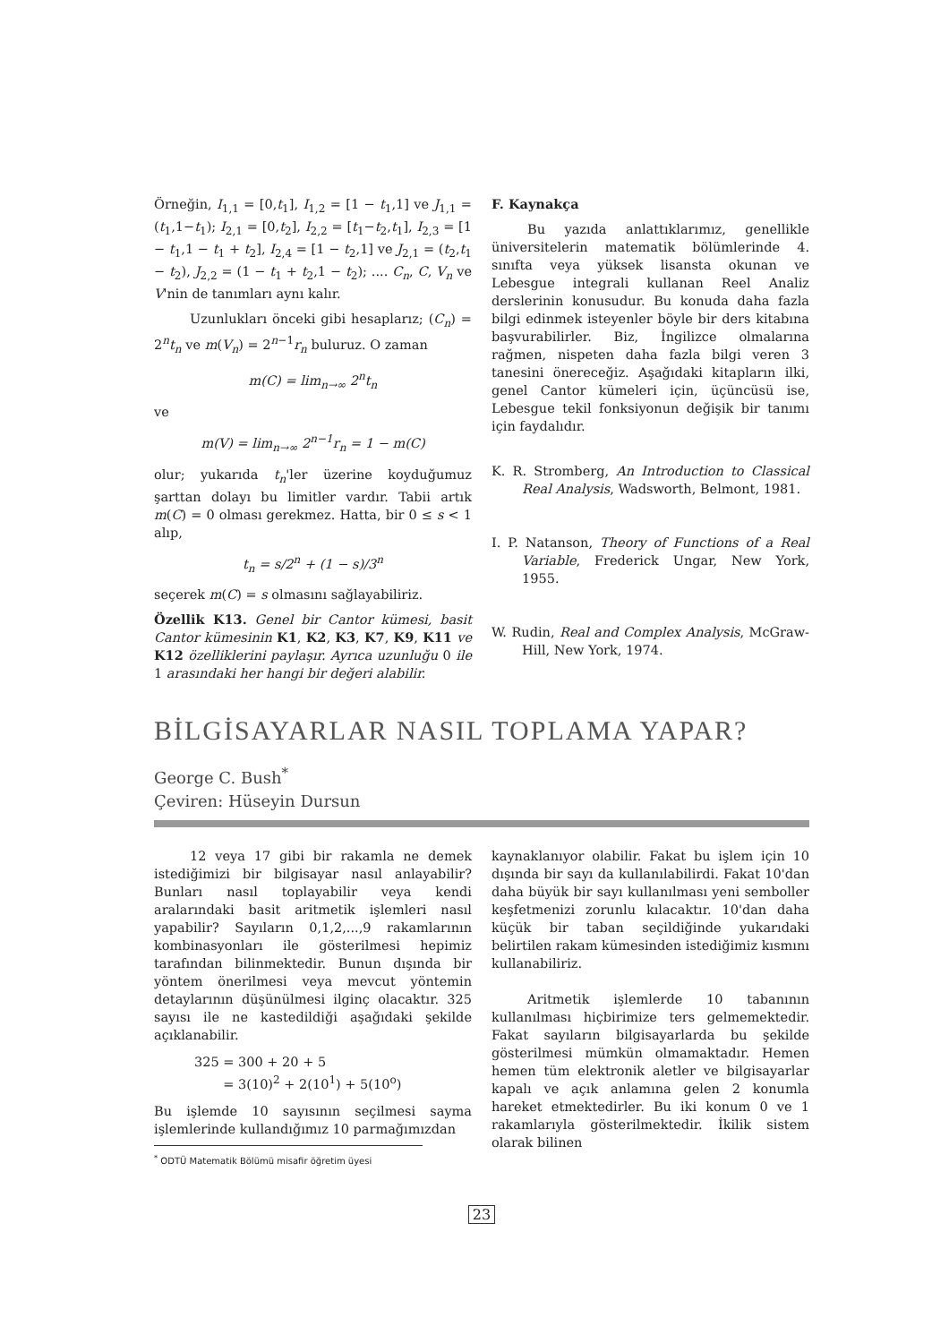Örneğin, I<sub>1,1</sub> = [0,t<sub>1</sub>], I<sub>1,2</sub> = [1 − t<sub>1</sub>,1] ve J<sub>1,1</sub> = (t<sub>1</sub>,1−t<sub>1</sub>); I<sub>2,1</sub> = [0,t<sub>2</sub>], I<sub>2,2</sub> = [t<sub>1</sub>−t<sub>2</sub>,t<sub>1</sub>], I<sub>2,3</sub> = [1 − t<sub>1</sub>,1 − t<sub>1</sub> + t<sub>2</sub>], I<sub>2,4</sub> = [1 − t<sub>2</sub>,1] ve J<sub>2,1</sub> = (t<sub>2</sub>,t<sub>1</sub> − t<sub>2</sub>), J<sub>2,2</sub> = (1 − t<sub>1</sub> + t<sub>2</sub>,1 − t<sub>2</sub>); .... C<sub>n</sub>, C, V<sub>n</sub> ve V'nin de tanımları aynı kalır.
Uzunlukları önceki gibi hesaplarız; (C<sub>n</sub>) = 2<sup>n</sup>t<sub>n</sub> ve m(V<sub>n</sub>) = 2<sup>n−1</sup>r<sub>n</sub> buluruz. O zaman
m(C) = lim<sub>n→∞</sub> 2<sup>n</sup>t<sub>n</sub>
ve
m(V) = lim<sub>n→∞</sub> 2<sup>n−1</sup>r<sub>n</sub> = 1 − m(C)
olur; yukarıda t<sub>n</sub>'ler üzerine koyduğumuz şarttan dolayı bu limitler vardır. Tabii artık m(C) = 0 olması gerekmez. Hatta, bir 0 ≤ s < 1 alıp,
t<sub>n</sub> = s/2<sup>n</sup> + (1 − s)/3<sup>n</sup>
seçerek m(C) = s olmasını sağlayabiliriz.
Özellik K13. Genel bir Cantor kümesi, basit Cantor kümesinin K1, K2, K3, K7, K9, K11 ve K12 özelliklerini paylaşır. Ayrıca uzunluğu 0 ile 1 arasındaki her hangi bir değeri alabilir.
F. Kaynakça
Bu yazıda anlattıklarımız, genellikle üniversitelerin matematik bölümlerinde 4. sınıfta veya yüksek lisansta okunan ve Lebesgue integrali kullanan Reel Analiz derslerinin konusudur. Bu konuda daha fazla bilgi edinmek isteyenler böyle bir ders kitabına başvurabilirler. Biz, İngilizce olmalarına rağmen, nispeten daha fazla bilgi veren 3 tanesini önereceğiz. Aşağıdaki kitapların ilki, genel Cantor kümeleri için, üçüncüsü ise, Lebesgue tekil fonksiyonun değişik bir tanımı için faydalıdır.
K. R. Stromberg, An Introduction to Classical Real Analysis, Wadsworth, Belmont, 1981.
I. P. Natanson, Theory of Functions of a Real Variable, Frederick Ungar, New York, 1955.
W. Rudin, Real and Complex Analysis, McGraw-Hill, New York, 1974.
BİLGİSAYARLAR NASIL TOPLAMA YAPAR?
George C. Bush<sup>*</sup>
Çeviren: Hüseyin Dursun
12 veya 17 gibi bir rakamla ne demek istediğimizi bir bilgisayar nasıl anlayabilir? Bunları nasıl toplayabilir veya kendi aralarındaki basit aritmetik işlemleri nasıl yapabilir? Sayıların 0,1,2,...,9 rakamlarının kombinasyonları ile gösterilmesi hepimiz tarafından bilinmektedir. Bunun dışında bir yöntem önerilmesi veya mevcut yöntemin detaylarının düşünülmesi ilginç olacaktır. 325 sayısı ile ne kastedildiği aşağıdaki şekilde açıklanabilir.
325 = 300 + 20 + 5
= 3(10)<sup>2</sup> + 2(10<sup>1</sup>) + 5(10<sup>o</sup>)
Bu işlemde 10 sayısının seçilmesi sayma işlemlerinde kullandığımız 10 parmağımızdan
<sup>*</sup> ODTÜ Matematik Bölümü misafir öğretim üyesi
kaynaklanıyor olabilir. Fakat bu işlem için 10 dışında bir sayı da kullanılabilirdi. Fakat 10'dan daha büyük bir sayı kullanılması yeni semboller keşfetmenizi zorunlu kılacaktır. 10'dan daha küçük bir taban seçildiğinde yukarıdaki belirtilen rakam kümesinden istediğimiz kısmını kullanabiliriz.
Aritmetik işlemlerde 10 tabanının kullanılması hiçbirimize ters gelmemektedir. Fakat sayıların bilgisayarlarda bu şekilde gösterilmesi mümkün olmamaktadır. Hemen hemen tüm elektronik aletler ve bilgisayarlar kapalı ve açık anlamına gelen 2 konumla hareket etmektedirler. Bu iki konum 0 ve 1 rakamlarıyla gösterilmektedir. İkilik sistem olarak bilinen
23